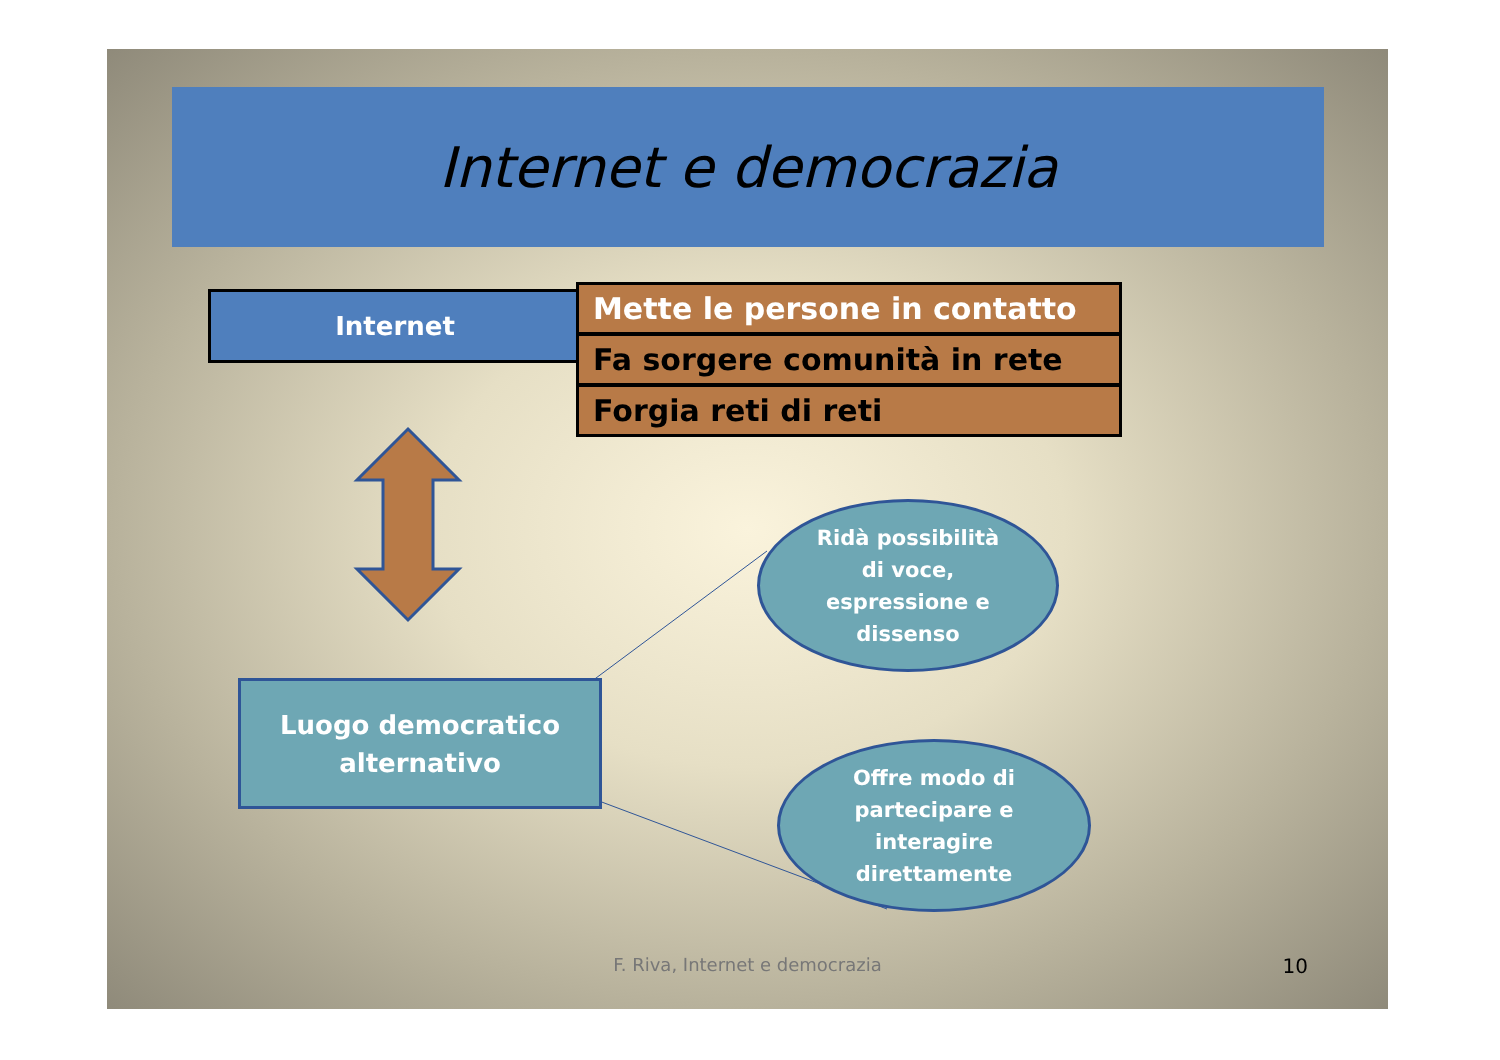Internet e democrazia
Internet
Mette le persone in contatto
Fa sorgere comunità in rete
Forgia reti di reti
Luogo democratico
alternativo
Ridà possibilità
di voce,
espressione e
dissenso
Offre modo di
partecipare e
interagire
direttamente
F. Riva, Internet e democrazia 10